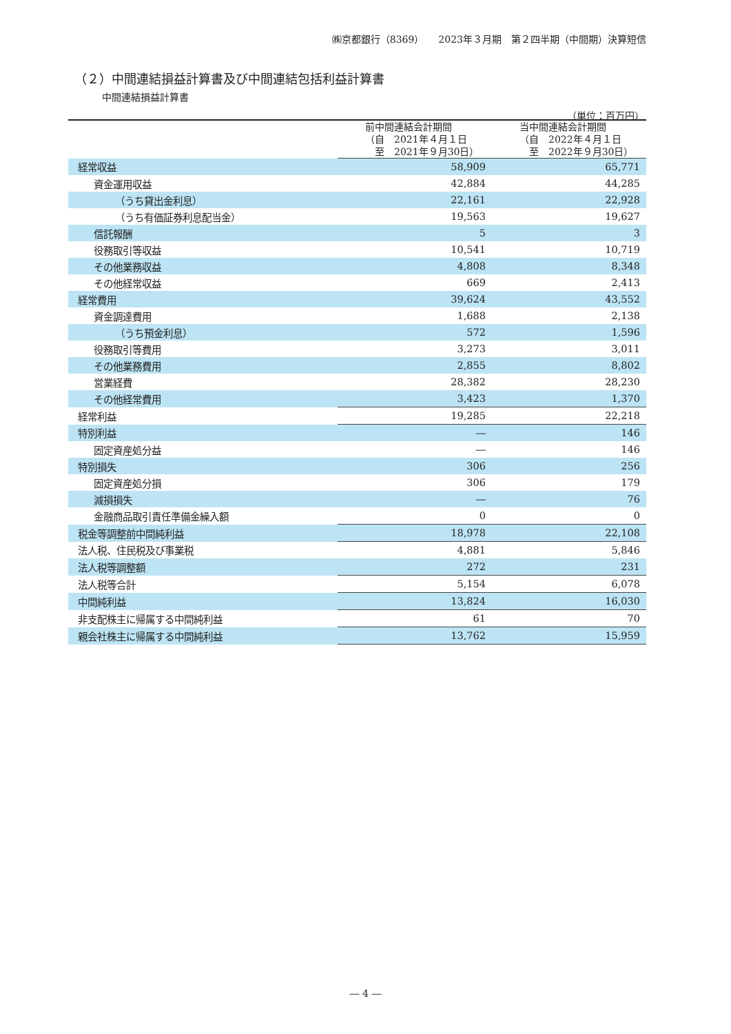㈱京都銀行（8369）　　2023年３月期　第２四半期（中間期）決算短信
（２）中間連結損益計算書及び中間連結包括利益計算書
中間連結損益計算書
（単位：百万円）
| | 前中間連結会計期間 （自 2021年４月１日 至 2021年９月30日） | 当中間連結会計期間 （自 2022年４月１日 至 2022年９月30日） |
| --- | --- | --- |
| 経常収益 | 58,909 | 65,771 |
| 資金運用収益 | 42,884 | 44,285 |
| （うち貸出金利息） | 22,161 | 22,928 |
| （うち有価証券利息配当金） | 19,563 | 19,627 |
| 信託報酬 | 5 | 3 |
| 役務取引等収益 | 10,541 | 10,719 |
| その他業務収益 | 4,808 | 8,348 |
| その他経常収益 | 669 | 2,413 |
| 経常費用 | 39,624 | 43,552 |
| 資金調達費用 | 1,688 | 2,138 |
| （うち預金利息） | 572 | 1,596 |
| 役務取引等費用 | 3,273 | 3,011 |
| その他業務費用 | 2,855 | 8,802 |
| 営業経費 | 28,382 | 28,230 |
| その他経常費用 | 3,423 | 1,370 |
| 経常利益 | 19,285 | 22,218 |
| 特別利益 | ― | 146 |
| 固定資産処分益 | ― | 146 |
| 特別損失 | 306 | 256 |
| 固定資産処分損 | 306 | 179 |
| 減損損失 | ― | 76 |
| 金融商品取引責任準備金繰入額 | 0 | 0 |
| 税金等調整前中間純利益 | 18,978 | 22,108 |
| 法人税、住民税及び事業税 | 4,881 | 5,846 |
| 法人税等調整額 | 272 | 231 |
| 法人税等合計 | 5,154 | 6,078 |
| 中間純利益 | 13,824 | 16,030 |
| 非支配株主に帰属する中間純利益 | 61 | 70 |
| 親会社株主に帰属する中間純利益 | 13,762 | 15,959 |
― 4 ―